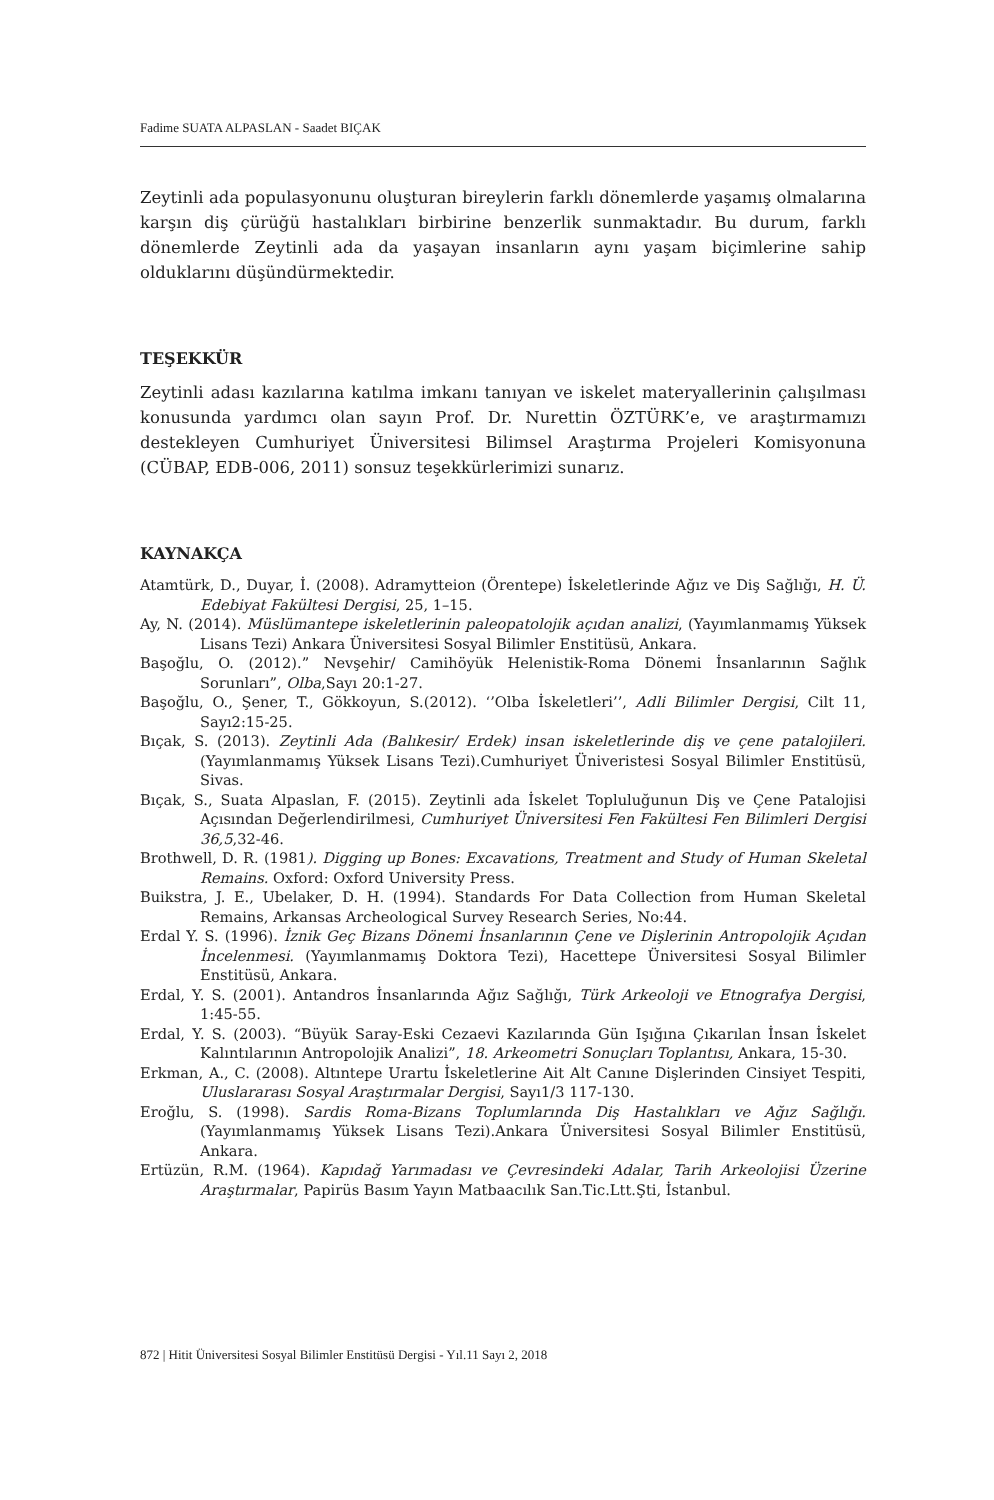Fadime SUATA ALPASLAN - Saadet BIÇAK
Zeytinli ada populasyonunu oluşturan bireylerin farklı dönemlerde yaşamış olmalarına karşın diş çürüğü hastalıkları birbirine benzerlik sunmaktadır. Bu durum, farklı dönemlerde Zeytinli ada da yaşayan insanların aynı yaşam biçimlerine sahip olduklarını düşündürmektedir.
TEŞEKKÜR
Zeytinli adası kazılarına katılma imkanı tanıyan ve iskelet materyallerinin çalışılması konusunda yardımcı olan sayın Prof. Dr. Nurettin ÖZTÜRK’e, ve araştırmamızı destekleyen Cumhuriyet Üniversitesi Bilimsel Araştırma Projeleri Komisyonuna (CÜBAP, EDB-006, 2011) sonsuz teşekkürlerimizi sunarız.
KAYNAKÇA
Atamtürk, D., Duyar, İ. (2008). Adramytteion (Örentepe) İskeletlerinde Ağız ve Diş Sağlığı, H. Ü. Edebiyat Fakültesi Dergisi, 25, 1–15.
Ay, N. (2014). Müslümantepe iskeletlerinin paleopatolojik açıdan analizi, (Yayımlanmamış Yüksek Lisans Tezi) Ankara Üniversitesi Sosyal Bilimler Enstitüsü, Ankara.
Başoğlu, O. (2012).” Nevşehir/ Camihöyük Helenistik-Roma Dönemi İnsanlarının Sağlık Sorunları”, Olba,Sayı 20:1-27.
Başoğlu, O., Şener, T., Gökkoyun, S.(2012). ‘’Olba İskeletleri’’, Adli Bilimler Dergisi, Cilt 11, Sayı2:15-25.
Bıçak, S. (2013). Zeytinli Ada (Balıkesir/ Erdek) insan iskeletlerinde diş ve çene patalojileri. (Yayımlanmamış Yüksek Lisans Tezi).Cumhuriyet Üniveristesi Sosyal Bilimler Enstitüsü, Sivas.
Bıçak, S., Suata Alpaslan, F. (2015). Zeytinli ada İskelet Topluluğunun Diş ve Çene Patalojisi Açısından Değerlendirilmesi, Cumhuriyet Üniversitesi Fen Fakültesi Fen Bilimleri Dergisi 36,5,32-46.
Brothwell, D. R. (1981). Digging up Bones: Excavations, Treatment and Study of Human Skeletal Remains. Oxford: Oxford University Press.
Buikstra, J. E., Ubelaker, D. H. (1994). Standards For Data Collection from Human Skeletal Remains, Arkansas Archeological Survey Research Series, No:44.
Erdal Y. S. (1996). İznik Geç Bizans Dönemi İnsanlarının Çene ve Dişlerinin Antropolojik Açıdan İncelenmesi. (Yayımlanmamış Doktora Tezi), Hacettepe Üniversitesi Sosyal Bilimler Enstitüsü, Ankara.
Erdal, Y. S. (2001). Antandros İnsanlarında Ağız Sağlığı, Türk Arkeoloji ve Etnografya Dergisi, 1:45-55.
Erdal, Y. S. (2003). “Büyük Saray-Eski Cezaevi Kazılarında Gün Işığına Çıkarılan İnsan İskelet Kalıntılarının Antropolojik Analizi”, 18. Arkeometri Sonuçları Toplantısı, Ankara, 15-30.
Erkman, A., C. (2008). Altıntepe Urartu İskeletlerine Ait Alt Canıne Dişlerinden Cinsiyet Tespiti, Uluslararası Sosyal Araştırmalar Dergisi, Sayı1/3 117-130.
Eroğlu, S. (1998). Sardis Roma-Bizans Toplumlarında Diş Hastalıkları ve Ağız Sağlığı. (Yayımlanmamış Yüksek Lisans Tezi).Ankara Üniversitesi Sosyal Bilimler Enstitüsü, Ankara.
Ertüzün, R.M. (1964). Kapıdağ Yarımadası ve Çevresindeki Adalar, Tarih Arkeolojisi Üzerine Araştırmalar, Papirüs Basım Yayın Matbaacılık San.Tic.Ltt.Şti, İstanbul.
872 | Hitit Üniversitesi Sosyal Bilimler Enstitüsü Dergisi - Yıl.11 Sayı 2, 2018